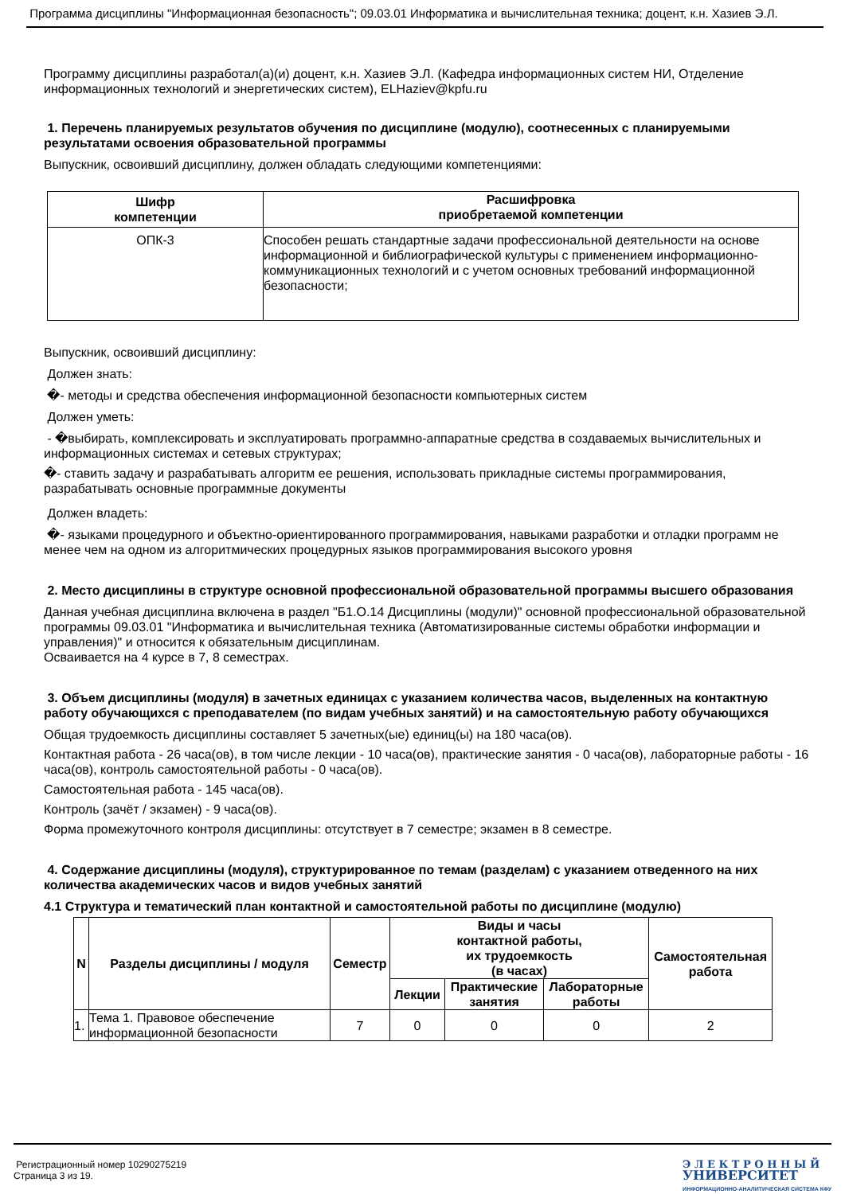Программа дисциплины "Информационная безопасность"; 09.03.01 Информатика и вычислительная техника; доцент, к.н. Хазиев Э.Л.
Программу дисциплины разработал(а)(и) доцент, к.н. Хазиев Э.Л. (Кафедра информационных систем НИ, Отделение информационных технологий и энергетических систем), ELHaziev@kpfu.ru
1. Перечень планируемых результатов обучения по дисциплине (модулю), соотнесенных с планируемыми результатами освоения образовательной программы
Выпускник, освоивший дисциплину, должен обладать следующими компетенциями:
| Шифр компетенции | Расшифровка приобретаемой компетенции |
| --- | --- |
| ОПК-3 | Способен решать стандартные задачи профессиональной деятельности на основе информационной и библиографической культуры с применением информационно-коммуникационных технологий и с учетом основных требований информационной безопасности; |
Выпускник, освоивший дисциплину:
Должен знать:
�- методы и средства обеспечения информационной безопасности компьютерных систем
Должен уметь:
- �выбирать, комплексировать и эксплуатировать программно-аппаратные средства в создаваемых вычислительных и информационных системах и сетевых структурах;
�- ставить задачу и разрабатывать алгоритм ее решения, использовать прикладные системы программирования, разрабатывать основные программные документы
Должен владеть:
�- языками процедурного и объектно-ориентированного программирования, навыками разработки и отладки программ не менее чем на одном из алгоритмических процедурных языков программирования высокого уровня
2. Место дисциплины в структуре основной профессиональной образовательной программы высшего образования
Данная учебная дисциплина включена в раздел "Б1.О.14 Дисциплины (модули)" основной профессиональной образовательной программы 09.03.01 "Информатика и вычислительная техника (Автоматизированные системы обработки информации и управления)" и относится к обязательным дисциплинам.
Осваивается на 4 курсе в 7, 8 семестрах.
3. Объем дисциплины (модуля) в зачетных единицах с указанием количества часов, выделенных на контактную работу обучающихся с преподавателем (по видам учебных занятий) и на самостоятельную работу обучающихся
Общая трудоемкость дисциплины составляет 5 зачетных(ые) единиц(ы) на 180 часа(ов).
Контактная работа - 26 часа(ов), в том числе лекции - 10 часа(ов), практические занятия - 0 часа(ов), лабораторные работы - 16 часа(ов), контроль самостоятельной работы - 0 часа(ов).
Самостоятельная работа - 145 часа(ов).
Контроль (зачёт / экзамен) - 9 часа(ов).
Форма промежуточного контроля дисциплины: отсутствует в 7 семестре; экзамен в 8 семестре.
4. Содержание дисциплины (модуля), структурированное по темам (разделам) с указанием отведенного на них количества академических часов и видов учебных занятий
4.1 Структура и тематический план контактной и самостоятельной работы по дисциплине (модулю)
| N | Разделы дисциплины / модуля | Семестр | Виды и часы контактной работы, их трудоемкость (в часах) | | | Самостоятельная работа |
| --- | --- | --- | --- | --- | --- | --- |
| | | | Лекции | Практические занятия | Лабораторные работы | |
| 1. | Тема 1. Правовое обеспечение информационной безопасности | 7 | 0 | 0 | 0 | 2 |
Регистрационный номер 10290275219
Страница 3 из 19.
Э Л Е К Т Р О Н Н Ы Й
УНИВЕРСИТЕТ
ИНФОРМАЦИОННО-АНАЛИТИЧЕСКАЯ СИСТЕМА КФУ